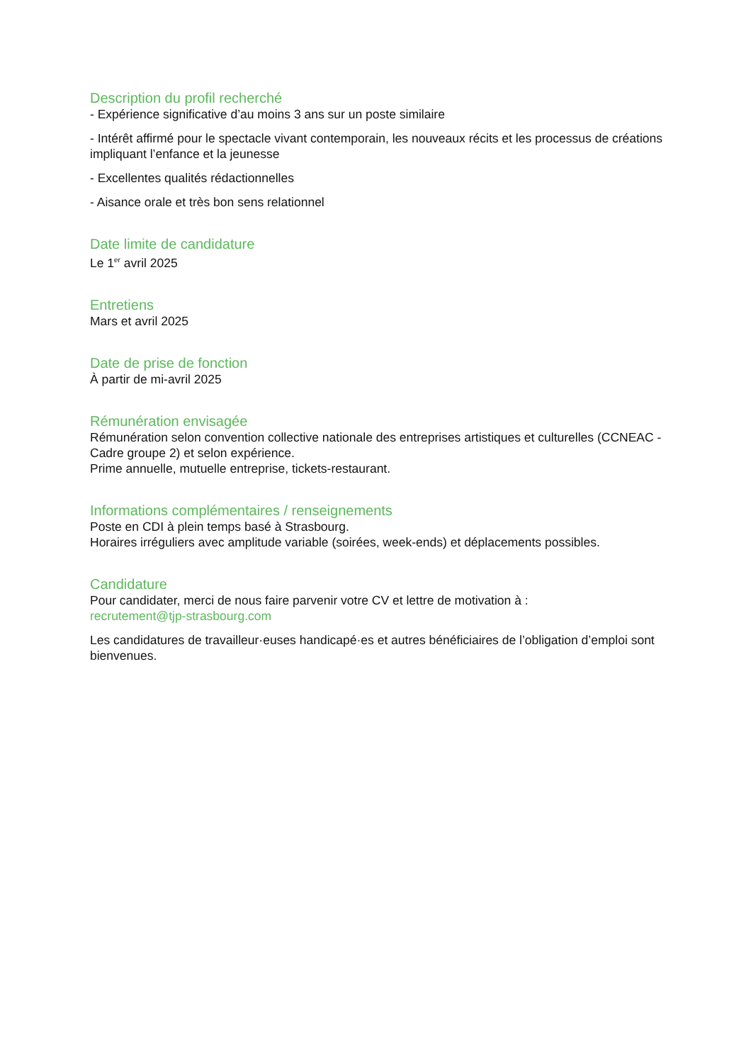Description du profil recherché
- Expérience significative d’au moins 3 ans sur un poste similaire
- Intérêt affirmé pour le spectacle vivant contemporain, les nouveaux récits et les processus de créations impliquant l’enfance et la jeunesse
- Excellentes qualités rédactionnelles
- Aisance orale et très bon sens relationnel
Date limite de candidature
Le 1<sup>er</sup> avril 2025
Entretiens
Mars et avril 2025
Date de prise de fonction
À partir de mi-avril 2025
Rémunération envisagée
Rémunération selon convention collective nationale des entreprises artistiques et culturelles (CCNEAC - Cadre groupe 2) et selon expérience.
Prime annuelle, mutuelle entreprise, tickets-restaurant.
Informations complémentaires / renseignements
Poste en CDI à plein temps basé à Strasbourg.
Horaires irréguliers avec amplitude variable (soirées, week-ends) et déplacements possibles.
Candidature
Pour candidater, merci de nous faire parvenir votre CV et lettre de motivation à :
recrutement@tjp-strasbourg.com
Les candidatures de travailleur·euses handicapé·es et autres bénéficiaires de l’obligation d’emploi sont bienvenues.